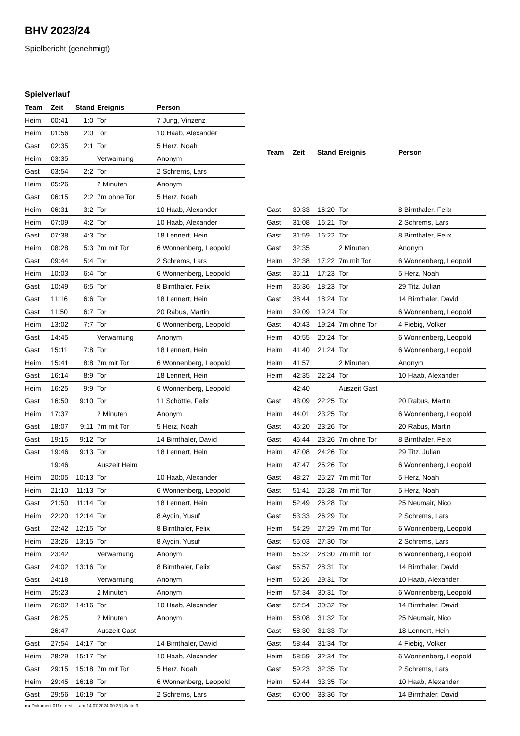BHV 2023/24
Spielbericht (genehmigt)
Spielverlauf
| Team | Zeit | Stand | Ereignis | Person |
| --- | --- | --- | --- | --- |
| Heim | 00:41 | 1:0 | Tor | 7 Jung, Vinzenz |
| Heim | 01:56 | 2:0 | Tor | 10 Haab, Alexander |
| Gast | 02:35 | 2:1 | Tor | 5 Herz, Noah |
| Heim | 03:35 | | Verwarnung | Anonym |
| Gast | 03:54 | 2:2 | Tor | 2 Schrems, Lars |
| Heim | 05:26 | | 2 Minuten | Anonym |
| Gast | 06:15 | 2:2 | 7m ohne Tor | 5 Herz, Noah |
| Heim | 06:31 | 3:2 | Tor | 10 Haab, Alexander |
| Heim | 07:09 | 4:2 | Tor | 10 Haab, Alexander |
| Gast | 07:38 | 4:3 | Tor | 18 Lennert, Hein |
| Heim | 08:28 | 5:3 | 7m mit Tor | 6 Wonnenberg, Leopold |
| Gast | 09:44 | 5:4 | Tor | 2 Schrems, Lars |
| Heim | 10:03 | 6:4 | Tor | 6 Wonnenberg, Leopold |
| Gast | 10:49 | 6:5 | Tor | 8 Birnthaler, Felix |
| Gast | 11:16 | 6:6 | Tor | 18 Lennert, Hein |
| Gast | 11:50 | 6:7 | Tor | 20 Rabus, Martin |
| Heim | 13:02 | 7:7 | Tor | 6 Wonnenberg, Leopold |
| Gast | 14:45 | | Verwarnung | Anonym |
| Gast | 15:11 | 7:8 | Tor | 18 Lennert, Hein |
| Heim | 15:41 | 8:8 | 7m mit Tor | 6 Wonnenberg, Leopold |
| Gast | 16:14 | 8:9 | Tor | 18 Lennert, Hein |
| Heim | 16:25 | 9:9 | Tor | 6 Wonnenberg, Leopold |
| Gast | 16:50 | 9:10 | Tor | 11 Schöttle, Felix |
| Heim | 17:37 | | 2 Minuten | Anonym |
| Gast | 18:07 | 9:11 | 7m mit Tor | 5 Herz, Noah |
| Gast | 19:15 | 9:12 | Tor | 14 Birnthaler, David |
| Gast | 19:46 | 9:13 | Tor | 18 Lennert, Hein |
| | 19:46 | | Auszeit Heim | |
| Heim | 20:05 | 10:13 | Tor | 10 Haab, Alexander |
| Heim | 21:10 | 11:13 | Tor | 6 Wonnenberg, Leopold |
| Gast | 21:50 | 11:14 | Tor | 18 Lennert, Hein |
| Heim | 22:20 | 12:14 | Tor | 8 Aydin, Yusuf |
| Gast | 22:42 | 12:15 | Tor | 8 Birnthaler, Felix |
| Heim | 23:26 | 13:15 | Tor | 8 Aydin, Yusuf |
| Heim | 23:42 | | Verwarnung | Anonym |
| Gast | 24:02 | 13:16 | Tor | 8 Birnthaler, Felix |
| Gast | 24:18 | | Verwarnung | Anonym |
| Heim | 25:23 | | 2 Minuten | Anonym |
| Heim | 26:02 | 14:16 | Tor | 10 Haab, Alexander |
| Gast | 26:25 | | 2 Minuten | Anonym |
| | 26:47 | | Auszeit Gast | |
| Gast | 27:54 | 14:17 | Tor | 14 Birnthaler, David |
| Heim | 28:29 | 15:17 | Tor | 10 Haab, Alexander |
| Gast | 29:15 | 15:18 | 7m mit Tor | 5 Herz, Noah |
| Heim | 29:45 | 16:18 | Tor | 6 Wonnenberg, Leopold |
| Gast | 29:56 | 16:19 | Tor | 2 Schrems, Lars |
| Team | Zeit | Stand | Ereignis | Person |
| --- | --- | --- | --- | --- |
| Gast | 30:33 | 16:20 | Tor | 8 Birnthaler, Felix |
| Gast | 31:08 | 16:21 | Tor | 2 Schrems, Lars |
| Gast | 31:59 | 16:22 | Tor | 8 Birnthaler, Felix |
| Gast | 32:35 | | 2 Minuten | Anonym |
| Heim | 32:38 | 17:22 | 7m mit Tor | 6 Wonnenberg, Leopold |
| Gast | 35:11 | 17:23 | Tor | 5 Herz, Noah |
| Heim | 36:36 | 18:23 | Tor | 29 Titz, Julian |
| Gast | 38:44 | 18:24 | Tor | 14 Birnthaler, David |
| Heim | 39:09 | 19:24 | Tor | 6 Wonnenberg, Leopold |
| Gast | 40:43 | 19:24 | 7m ohne Tor | 4 Fiebig, Volker |
| Heim | 40:55 | 20:24 | Tor | 6 Wonnenberg, Leopold |
| Heim | 41:40 | 21:24 | Tor | 6 Wonnenberg, Leopold |
| Heim | 41:57 | | 2 Minuten | Anonym |
| Heim | 42:35 | 22:24 | Tor | 10 Haab, Alexander |
| | 42:40 | | Auszeit Gast | |
| Gast | 43:09 | 22:25 | Tor | 20 Rabus, Martin |
| Heim | 44:01 | 23:25 | Tor | 6 Wonnenberg, Leopold |
| Gast | 45:20 | 23:26 | Tor | 20 Rabus, Martin |
| Gast | 46:44 | 23:26 | 7m ohne Tor | 8 Birnthaler, Felix |
| Heim | 47:08 | 24:26 | Tor | 29 Titz, Julian |
| Heim | 47:47 | 25:26 | Tor | 6 Wonnenberg, Leopold |
| Gast | 48:27 | 25:27 | 7m mit Tor | 5 Herz, Noah |
| Gast | 51:41 | 25:28 | 7m mit Tor | 5 Herz, Noah |
| Heim | 52:49 | 26:28 | Tor | 25 Neumair, Nico |
| Gast | 53:33 | 26:29 | Tor | 2 Schrems, Lars |
| Heim | 54:29 | 27:29 | 7m mit Tor | 6 Wonnenberg, Leopold |
| Gast | 55:03 | 27:30 | Tor | 2 Schrems, Lars |
| Heim | 55:32 | 28:30 | 7m mit Tor | 6 Wonnenberg, Leopold |
| Gast | 55:57 | 28:31 | Tor | 14 Birnthaler, David |
| Heim | 56:26 | 29:31 | Tor | 10 Haab, Alexander |
| Heim | 57:34 | 30:31 | Tor | 6 Wonnenberg, Leopold |
| Gast | 57:54 | 30:32 | Tor | 14 Birnthaler, David |
| Heim | 58:08 | 31:32 | Tor | 25 Neumair, Nico |
| Gast | 58:30 | 31:33 | Tor | 18 Lennert, Hein |
| Gast | 58:44 | 31:34 | Tor | 4 Fiebig, Volker |
| Heim | 58:59 | 32:34 | Tor | 6 Wonnenberg, Leopold |
| Gast | 59:23 | 32:35 | Tor | 2 Schrems, Lars |
| Heim | 59:44 | 33:35 | Tor | 10 Haab, Alexander |
| Gast | 60:00 | 33:36 | Tor | 14 Birnthaler, David |
nu.Dokument 011e, erstellt am 14.07.2024 00:33 | Seite 3